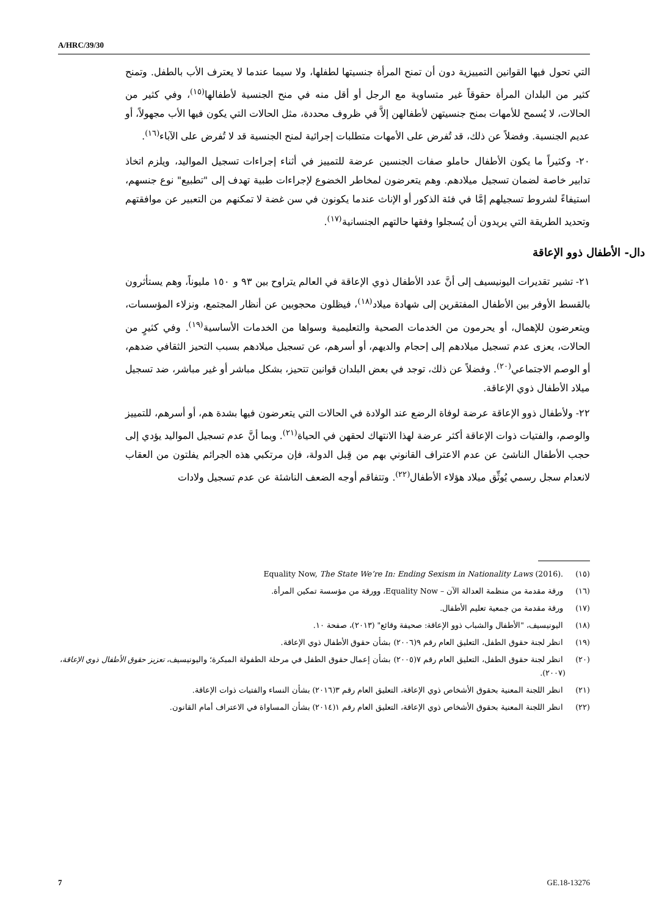A/HRC/39/30
التي تحول فيها القوانين التمييزية دون أن تمنح المرأة جنسيتها لطفلها، ولا سيما عندما لا يعترف الأب بالطفل. وتمنح كثير من البلدان المرأة حقوقاً غير متساوية مع الرجل أو أقل منه في منح الجنسية لأطفالها<sup>(١٥)</sup>، وفي كثير من الحالات، لا يُسمح للأمهات بمنح جنسيتهن لأطفالهن إلاَّ في ظروف محددة، مثل الحالات التي يكون فيها الأب مجهولاً، أو عديم الجنسية. وفضلاً عن ذلك، قد تُفرض على الأمهات متطلبات إجرائية لمنح الجنسية قد لا تُفرض على الآباء<sup>(١٦)</sup>.
٢٠- وكثيراً ما يكون الأطفال حاملو صفات الجنسين عرضة للتمييز في أثناء إجراءات تسجيل المواليد، ويلزم اتخاذ تدابير خاصة لضمان تسجيل ميلادهم. وهم يتعرضون لمخاطر الخضوع لإجراءات طبية تهدف إلى "تطبيع" نوع جنسهم، استيفاءً لشروط تسجيلهم إمَّا في فئة الذكور أو الإناث عندما يكونون في سن غضة لا تمكنهم من التعبير عن موافقتهم وتحديد الطريقة التي يريدون أن يُسجلوا وفقها حالتهم الجنسانية<sup>(١٧)</sup>.
دال- الأطفال ذوو الإعاقة
٢١- تشير تقديرات اليونيسيف إلى أنَّ عدد الأطفال ذوي الإعاقة في العالم يتراوح بين ٩٣ و ١٥٠ مليوناً، وهم يستأثرون بالقسط الأوفر بين الأطفال المفتقرين إلى شهادة ميلاد<sup>(١٨)</sup>، فيظلون محجوبين عن أنظار المجتمع، ونزلاء المؤسسات، ويتعرضون للإهمال، أو يحرمون من الخدمات الصحية والتعليمية وسواها من الخدمات الأساسية<sup>(١٩)</sup>. وفي كثيرٍ من الحالات، يعزى عدم تسجيل ميلادهم إلى إحجام والديهم، أو أسرهم، عن تسجيل ميلادهم بسبب التحيز الثقافي ضدهم، أو الوصم الاجتماعي<sup>(٢٠)</sup>. وفضلاً عن ذلك، توجد في بعض البلدان قوانين تتحيز، بشكل مباشر أو غير مباشر، ضد تسجيل ميلاد الأطفال ذوي الإعاقة.
٢٢- ولأطفال ذوو الإعاقة عرضة لوفاة الرضع عند الولادة في الحالات التي يتعرضون فيها بشدة هم، أو أسرهم، للتمييز والوصم، والفتيات ذوات الإعاقة أكثر عرضة لهذا الانتهاك لحقهن في الحياة<sup>(٢١)</sup>. وبما أنَّ عدم تسجيل المواليد يؤدي إلى حجب الأطفال الناشئ عن عدم الاعتراف القانوني بهم من قِبل الدولة، فإن مرتكبي هذه الجرائم يفلتون من العقاب لانعدام سجل رسمي يُوثِّق ميلاد هؤلاء الأطفال<sup>(٢٢)</sup>. وتتفاقم أوجه الضعف الناشئة عن عدم تسجيل ولادات
(١٥) Equality Now, The State We’re In: Ending Sexism in Nationality Laws (2016).
(١٦) ورقة مقدمة من منظمة العدالة الآن – Equality Now، وورقة من مؤسسة تمكين المرأة.
(١٧) ورقة مقدمة من جمعية تعليم الأطفال.
(١٨) اليونيسيف، "الأطفال والشباب ذوو الإعاقة: صحيفة وقائع" (٢٠١٣)، صفحة ١٠.
(١٩) انظر لجنة حقوق الطفل، التعليق العام رقم ٩(٢٠٠٦) بشأن حقوق الأطفال ذوي الإعاقة.
(٢٠) انظر لجنة حقوق الطفل، التعليق العام رقم ٧(٢٠٠٥) بشأن إعمال حقوق الطفل في مرحلة الطفولة المبكرة؛ واليونيسيف، تعزيز حقوق الأطفال ذوي الإعاقة، (٢٠٠٧).
(٢١) انظر اللجنة المعنية بحقوق الأشخاص ذوي الإعاقة، التعليق العام رقم ٣(٢٠١٦) بشأن النساء والفتيات ذوات الإعاقة.
(٢٢) انظر اللجنة المعنية بحقوق الأشخاص ذوي الإعاقة، التعليق العام رقم ١(٢٠١٤) بشأن المساواة في الاعتراف أمام القانون.
7 GE.18-13276